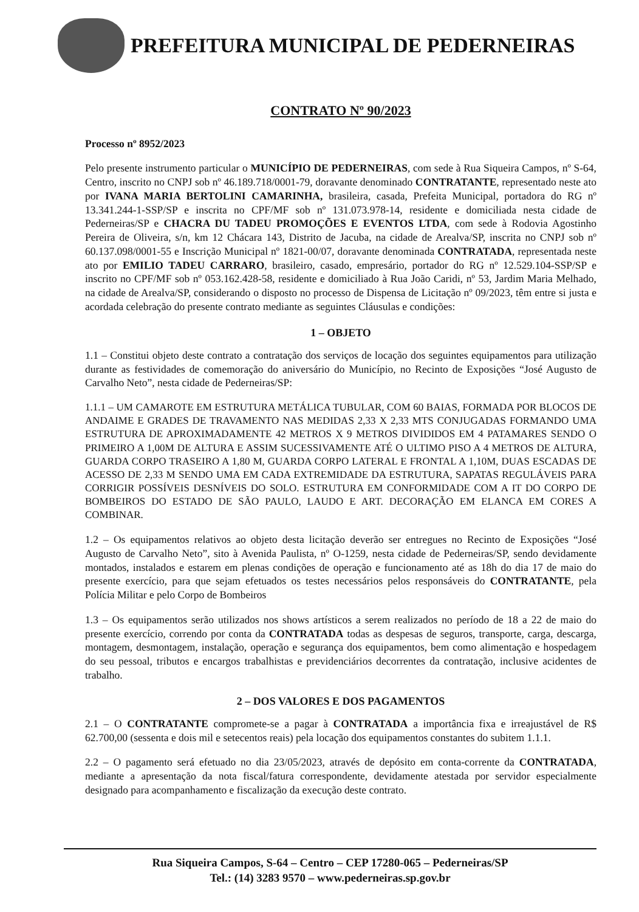PREFEITURA MUNICIPAL DE PEDERNEIRAS
CONTRATO Nº 90/2023
Processo nº 8952/2023
Pelo presente instrumento particular o MUNICÍPIO DE PEDERNEIRAS, com sede à Rua Siqueira Campos, nº S-64, Centro, inscrito no CNPJ sob nº 46.189.718/0001-79, doravante denominado CONTRATANTE, representado neste ato por IVANA MARIA BERTOLINI CAMARINHA, brasileira, casada, Prefeita Municipal, portadora do RG nº 13.341.244-1-SSP/SP e inscrita no CPF/MF sob nº 131.073.978-14, residente e domiciliada nesta cidade de Pederneiras/SP e CHACRA DU TADEU PROMOÇÕES E EVENTOS LTDA, com sede à Rodovia Agostinho Pereira de Oliveira, s/n, km 12 Chácara 143, Distrito de Jacuba, na cidade de Arealva/SP, inscrita no CNPJ sob nº 60.137.098/0001-55 e Inscrição Municipal nº 1821-00/07, doravante denominada CONTRATADA, representada neste ato por EMILIO TADEU CARRARO, brasileiro, casado, empresário, portador do RG nº 12.529.104-SSP/SP e inscrito no CPF/MF sob nº 053.162.428-58, residente e domiciliado à Rua João Caridi, nº 53, Jardim Maria Melhado, na cidade de Arealva/SP, considerando o disposto no processo de Dispensa de Licitação nº 09/2023, têm entre si justa e acordada celebração do presente contrato mediante as seguintes Cláusulas e condições:
1 – OBJETO
1.1 – Constitui objeto deste contrato a contratação dos serviços de locação dos seguintes equipamentos para utilização durante as festividades de comemoração do aniversário do Município, no Recinto de Exposições “José Augusto de Carvalho Neto”, nesta cidade de Pederneiras/SP:
1.1.1 – UM CAMAROTE EM ESTRUTURA METÁLICA TUBULAR, COM 60 BAIAS, FORMADA POR BLOCOS DE ANDAIME E GRADES DE TRAVAMENTO NAS MEDIDAS 2,33 X 2,33 MTS CONJUGADAS FORMANDO UMA ESTRUTURA DE APROXIMADAMENTE 42 METROS X 9 METROS DIVIDIDOS EM 4 PATAMARES SENDO O PRIMEIRO A 1,00M DE ALTURA E ASSIM SUCESSIVAMENTE ATÉ O ULTIMO PISO A 4 METROS DE ALTURA, GUARDA CORPO TRASEIRO A 1,80 M, GUARDA CORPO LATERAL E FRONTAL A 1,10M, DUAS ESCADAS DE ACESSO DE 2,33 M SENDO UMA EM CADA EXTREMIDADE DA ESTRUTURA, SAPATAS REGULÁVEIS PARA CORRIGIR POSSÍVEIS DESNÍVEIS DO SOLO. ESTRUTURA EM CONFORMIDADE COM A IT DO CORPO DE BOMBEIROS DO ESTADO DE SÃO PAULO, LAUDO E ART. DECORAÇÃO EM ELANCA EM CORES A COMBINAR.
1.2 – Os equipamentos relativos ao objeto desta licitação deverão ser entregues no Recinto de Exposições “José Augusto de Carvalho Neto”, sito à Avenida Paulista, nº O-1259, nesta cidade de Pederneiras/SP, sendo devidamente montados, instalados e estarem em plenas condições de operação e funcionamento até as 18h do dia 17 de maio do presente exercício, para que sejam efetuados os testes necessários pelos responsáveis do CONTRATANTE, pela Polícia Militar e pelo Corpo de Bombeiros
1.3 – Os equipamentos serão utilizados nos shows artísticos a serem realizados no período de 18 a 22 de maio do presente exercício, correndo por conta da CONTRATADA todas as despesas de seguros, transporte, carga, descarga, montagem, desmontagem, instalação, operação e segurança dos equipamentos, bem como alimentação e hospedagem do seu pessoal, tributos e encargos trabalhistas e previdenciários decorrentes da contratação, inclusive acidentes de trabalho.
2 – DOS VALORES E DOS PAGAMENTOS
2.1 – O CONTRATANTE compromete-se a pagar à CONTRATADA a importância fixa e irreajustável de R$ 62.700,00 (sessenta e dois mil e setecentos reais) pela locação dos equipamentos constantes do subitem 1.1.1.
2.2 – O pagamento será efetuado no dia 23/05/2023, através de depósito em conta-corrente da CONTRATADA, mediante a apresentação da nota fiscal/fatura correspondente, devidamente atestada por servidor especialmente designado para acompanhamento e fiscalização da execução deste contrato.
Rua Siqueira Campos, S-64 – Centro – CEP 17280-065 – Pederneiras/SP
Tel.: (14) 3283 9570 – www.pederneiras.sp.gov.br